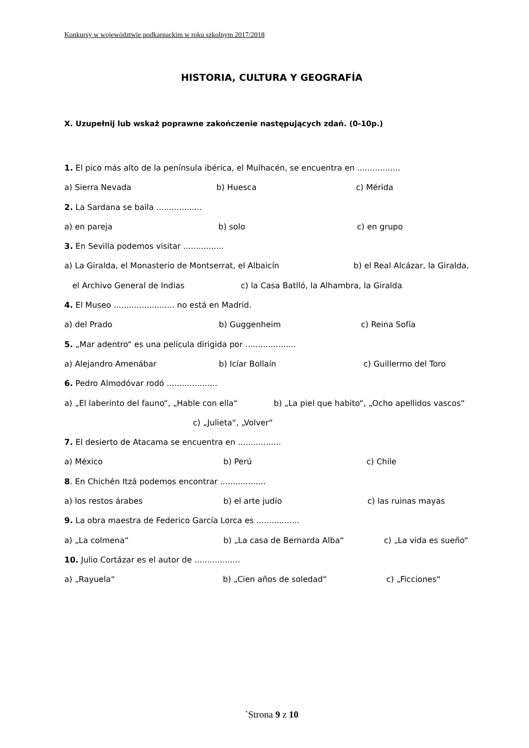Konkursy w województwie podkarpackim w roku szkolnym 2017/2018
HISTORIA, CULTURA Y GEOGRAFÍA
X. Uzupełnij lub wskaż poprawne zakończenie następujących zdań. (0-10p.)
1. El pico más alto de la península ibérica, el Mulhacén, se encuentra en .................
a) Sierra Nevada b) Huesca c) Mérida
2. La Sardana se baila ..................
a) en pareja b) solo c) en grupo
3. En Sevilla podemos visitar ................
a) La Giralda, el Monasterio de Montserrat, el Albaicín b) el Real Alcázar, la Giralda,
el Archivo General de Indias c) la Casa Batlló, la Alhambra, la Giralda
4. El Museo ........................ no está en Madrid.
a) del Prado b) Guggenheim c) Reina Sofía
5. „Mar adentro“ es una película dirigida por ....................
a) Alejandro Amenábar b) Icíar Bollaín c) Guillermo del Toro
6. Pedro Almodóvar rodó ....................
a) „El laberinto del fauno“, „Hable con ella“ b) „La piel que habito“, „Ocho apellidos vascos“
c) „Julieta“, „Volver“
7. El desierto de Atacama se encuentra en .................
a) México b) Perú c) Chile
8. En Chichén Itzá podemos encontrar ..................
a) los restos árabes b) el arte judío c) las ruinas mayas
9. La obra maestra de Federico García Lorca es .................
a) „La colmena“ b) „La casa de Bernarda Alba“ c) „La vida es sueño“
10. Julio Cortázar es el autor de ..................
a) „Rayuela“ b) „Cien años de soledad“ c) „Ficciones“
`Strona 9 z 10